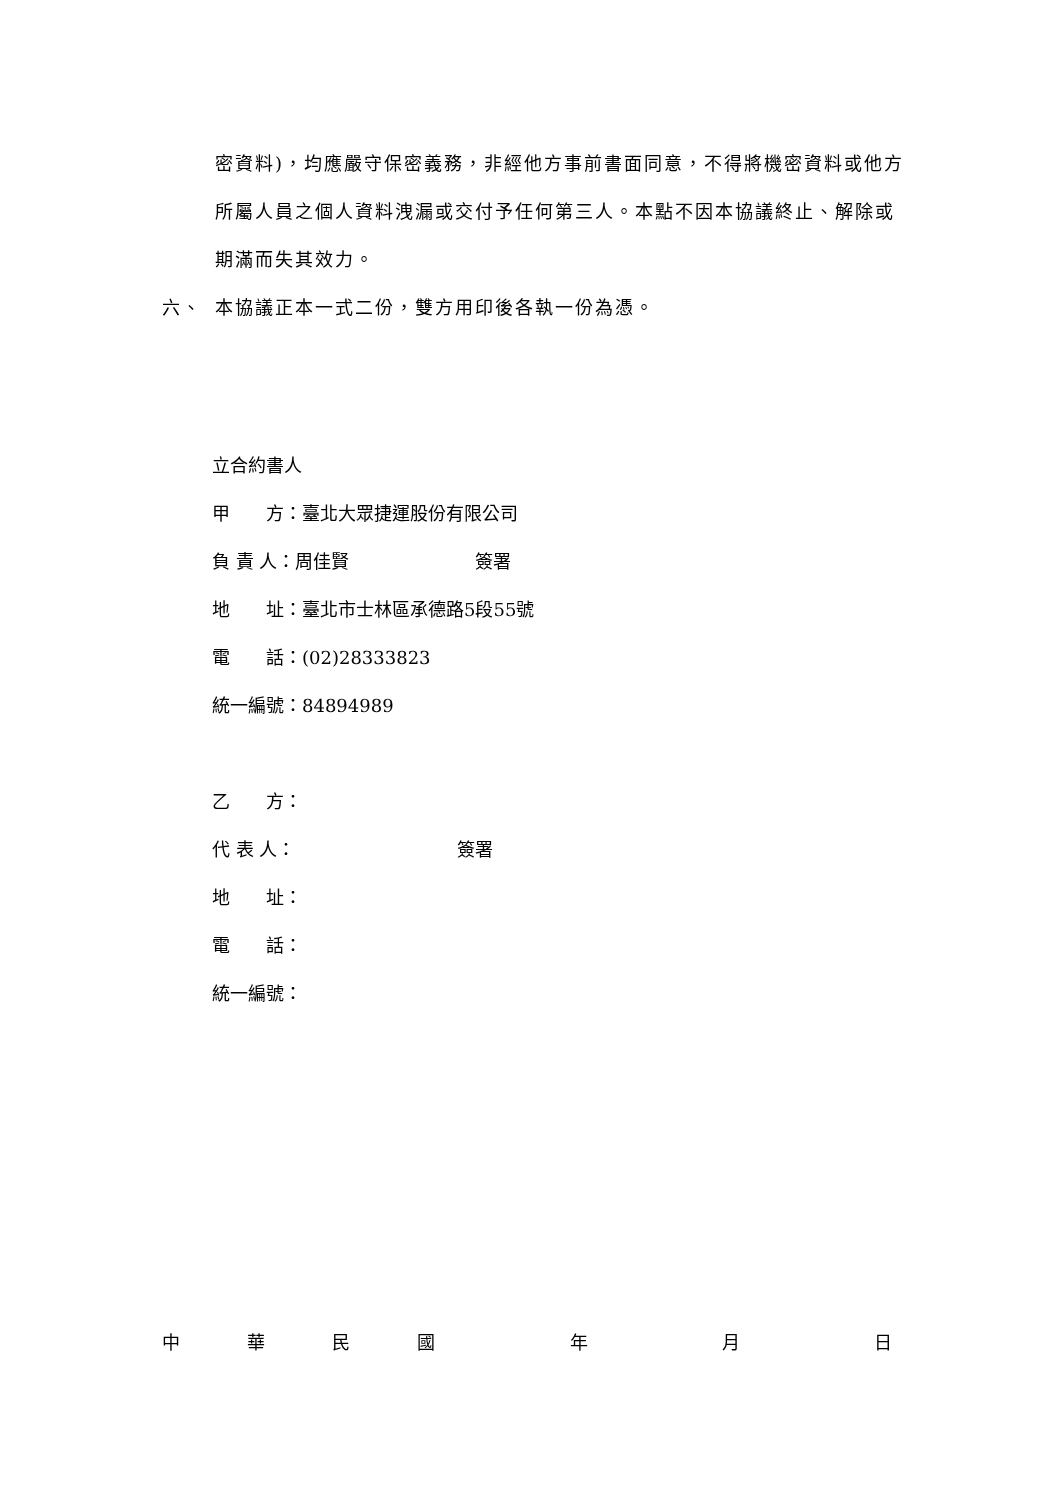密資料)，均應嚴守保密義務，非經他方事前書面同意，不得將機密資料或他方所屬人員之個人資料洩漏或交付予任何第三人。本點不因本協議終止、解除或期滿而失其效力。
六、 本協議正本一式二份，雙方用印後各執一份為憑。
立合約書人
甲　　方：臺北大眾捷運股份有限公司
負 責 人：周佳賢　　　　　　　簽署
地　　址：臺北市士林區承德路5段55號
電　　話：(02)28333823
統一編號：84894989
乙　　方：
代 表 人：　　　　　　　　　簽署
地　　址：
電　　話：
統一編號：
中華民國 年 月 日